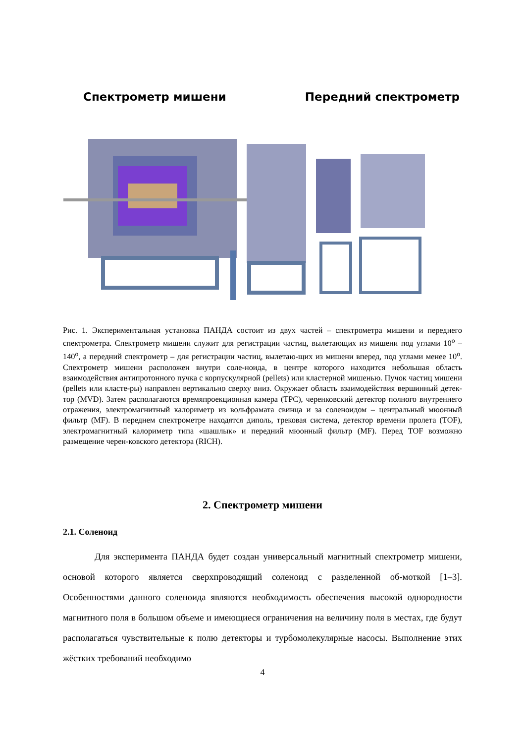Спектрометр мишени Передний спектрометр
Рис. 1. Экспериментальная установка ПАНДА состоит из двух частей – спектрометра мишени и переднего спектрометра. Спектрометр мишени служит для регистрации частиц, вылетающих из мишени под углами 10<sup>o</sup> – 140<sup>o</sup>, а передний спектрометр – для регистрации частиц, вылетаю-щих из мишени вперед, под углами менее 10<sup>o</sup>. Спектрометр мишени расположен внутри соле-ноида, в центре которого находится небольшая область взаимодействия антипротонного пучка с корпускулярной (pellets) или кластерной мишенью. Пучок частиц мишени (pellets или класте-ры) направлен вертикально сверху вниз. Окружает область взаимодействия вершинный детек-тор (MVD). Затем располагаются времяпроекционная камера (TPC), черенковский детектор полного внутреннего отражения, электромагнитный калориметр из вольфрамата свинца и за соленоидом – центральный мюонный фильтр (MF). В переднем спектрометре находятся диполь, трековая система, детектор времени пролета (TOF), электромагнитный калориметр типа «шашлык» и передний мюонный фильтр (MF). Перед TOF возможно размещение черен-ковского детектора (RICH).
2. Спектрометр мишени
2.1. Соленоид
Для эксперимента ПАНДА будет создан универсальный магнитный спектрометр мишени, основой которого является сверхпроводящий соленоид с разделенной об-моткой [1–3]. Особенностями данного соленоида являются необходимость обеспечения высокой однородности магнитного поля в большом объеме и имеющиеся ограничения на величину поля в местах, где будут располагаться чувствительные к полю детекторы и турбомолекулярные насосы. Выполнение этих жёстких требований необходимо
4